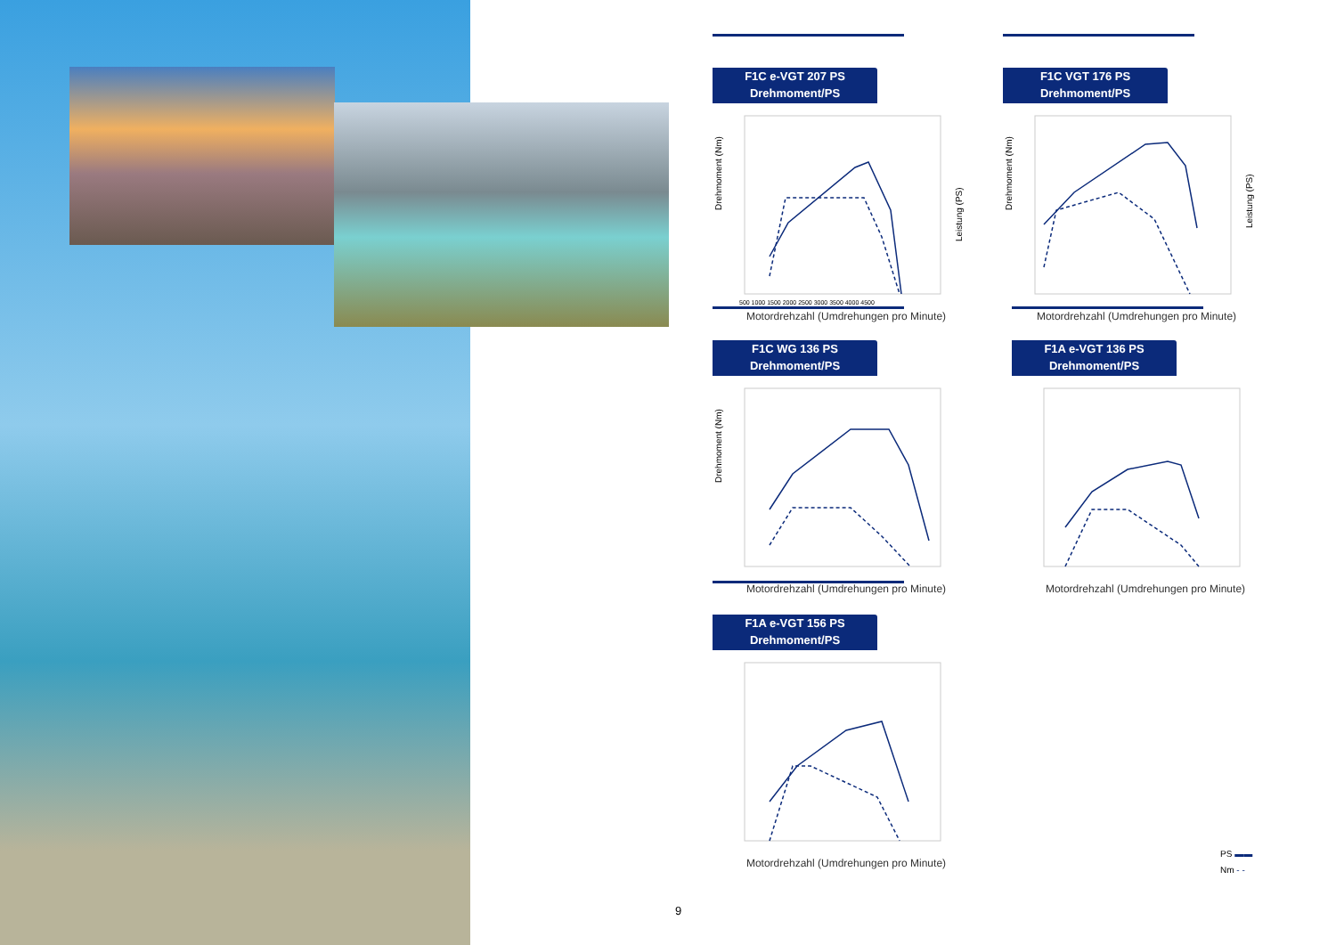F1C e-VGT 207 PS
Drehmoment/PS
Drehmoment (Nm)
Leistung (PS)
500 1000 1500 2000 2500 3000 3500 4000 4500
Motordrehzahl (Umdrehungen pro Minute)
F1C VGT 176 PS
Drehmoment/PS
Drehmoment (Nm)
Leistung (PS)
Motordrehzahl (Umdrehungen pro Minute)
F1C WG 136 PS
Drehmoment/PS
Drehmoment (Nm)
Motordrehzahl (Umdrehungen pro Minute)
F1A e-VGT 136 PS
Drehmoment/PS
Motordrehzahl (Umdrehungen pro Minute)
F1A e-VGT 156 PS
Drehmoment/PS
Motordrehzahl (Umdrehungen pro Minute)
9
PS ▬▬
Nm - -